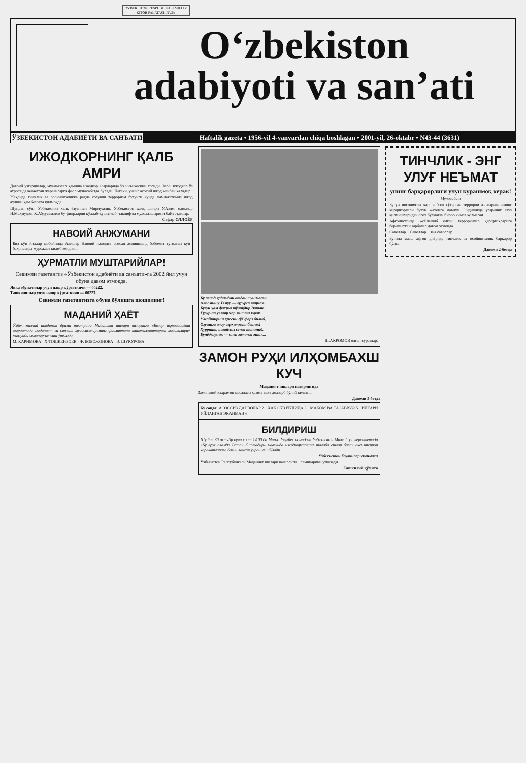O'ZBEKISTON RESPUBLIKASI MILLIY KITOB PALATASI INV.№
O‘zbekiston
adabiyoti va san’ati
ЎЗБЕКИСТОН АДАБИЁТИ ВА САНЪАТИ Haftalik gazeta • 1956-yil 4-yanvardan chiqa boshlagan • 2001-yil, 26-oktabr • N43-44 (3631)
ИЖОДКОРНИНГ ҚАЛБ АМРИ
Даврий ўзгаришлар, муаммолар ҳамиша ижодкор асарларида ўз инъикосини топади. Зеро, ижодкор ўз атрофида кечаётган жараёнларга фаол муносабатда бўлади. Негаки, унинг асосий ижод манбаи халқдир.
Жаҳонда тинчлик ва осойишталикка раҳна солувчи терроризм бугунги кунда мамлакатимиз ижод аҳлини ҳам безовта қилмоқда...
Шундан сўнг Ўзбекистон халқ ёзувчиси Мирмуҳсин, Ўзбекистон халқ шоири У.Азим, олимлар Н.Маҳмудов, Ҳ.Абдусаматов бу фикрларни қўллаб-қувватлаб, таклиф ва мулоҳазаларини баён этдилар.
Сафар ОЛЛОЁР
НАВОИЙ АНЖУМАНИ
Биз кўп йиллар мобайнида Алишер Навоий ижодига асосан донишманд бобомиз туғилган кун баҳонасида мурожаат қилиб келдик...
ҲУРМАТЛИ МУШТАРИЙЛАР!
Севимли газетангиз «Ўзбекистон адабиёти ва санъати»га 2002 йил учун обуна давом этмоқда.
Якка обуначилар учун нашр кўрсаткичи — 00222.
Ташкилотлар учун нашр кўрсаткичи — 00223.
Севимли газетангизга обуна бўлишга шошилинг!
МАДАНИЙ ҲАЁТ
Ўзбек миллий академик драма театрида Маданият ишлари вазирлиги «Бозор иқтисодиёти шароитида маданият ва санъат муассасаларининг фаолиятини такомиллаштириш масалалари» мавзуида семинар-кенгаш ўтказди.
М. КАРИМОВА · Х.ТОШКЕНБОЕВ · Ф. БОБОЖОНОВА · Э. ШУКУРОВА
Бу авлод қадимдан отдан тушмаган,
Алпомишу Темур — ғурурга тирғак.
Бугун ҳам фахрга тўлиқдир Ватан,
Ғурур-ла улғаяр ҳар митти юрак.
Улғайтириш ҳиссин гўё фарз билиб,
Оғушига олар серҳиммат бешик!
Ҳуррият, яшаймиз сенга топиниб,
Бунёдкорлик — янги замонга эшик...
Ш.АКРОМОВ олган суратлар.
ЗАМОН РУҲИ ИЛҲОМБАХШ КУЧ
Маданият ишлари вазирлигида
Замонавий қаҳрамон масаласи ҳамма вақт долзарб бўлиб келган...
Давоми 5-бетда
Бу сонда: АСОССИЗ ДАЪВОЛАР 2 · ХАҚ СЎЗ ЙЎЛИДА 3 · МАҚОМ ВА ТАСАВВУФ 5 · ИЛҒАРИ УЙЛАНГАН ЭКАНМАН 6
БИЛДИРИШ
Шу йил 30 октябр куни соат 14.00.да Мирзо Улуғбек номидаги Ўзбекистон Миллий университетида «Бу ёруғ оламда Ватан биттадир» мавзуида ижодкорларнинг талаба ёшлар билан аксилтеррор ҳаракатларига бағишланган учрашуви бўлади.
Ўзбекистон Ёзувчилар уюшмаси
Ўзбекистон Республикаси Маданият ишлари вазирлиги... семинарини ўтказади.
Ташкилий қўмита
ТИНЧЛИК - ЭНГ УЛУҒ НЕЪМАТ
унинг барқарорлиги учун курашмоқ керак!
Муносабат
Бугун инсониятга қарши бош кўтарган террорчи жангарила­рининг кирдикорлари бутун жаҳонга маълум. Эндиликда уларнинг ёвуз қилмишларидан огоҳ бўлмаган бирор кимса қолмаган.
Афғонистонда жойлашиб олган террорчилар қароргоҳларига берилаётган зарбалар давом этмоқда...
Саволлар... Саволлар... яна саволлар...
Бугина эмас, афғон диёрида тинчлик ва осойишталик барқарор бўлса...
Давоми 2-бетда